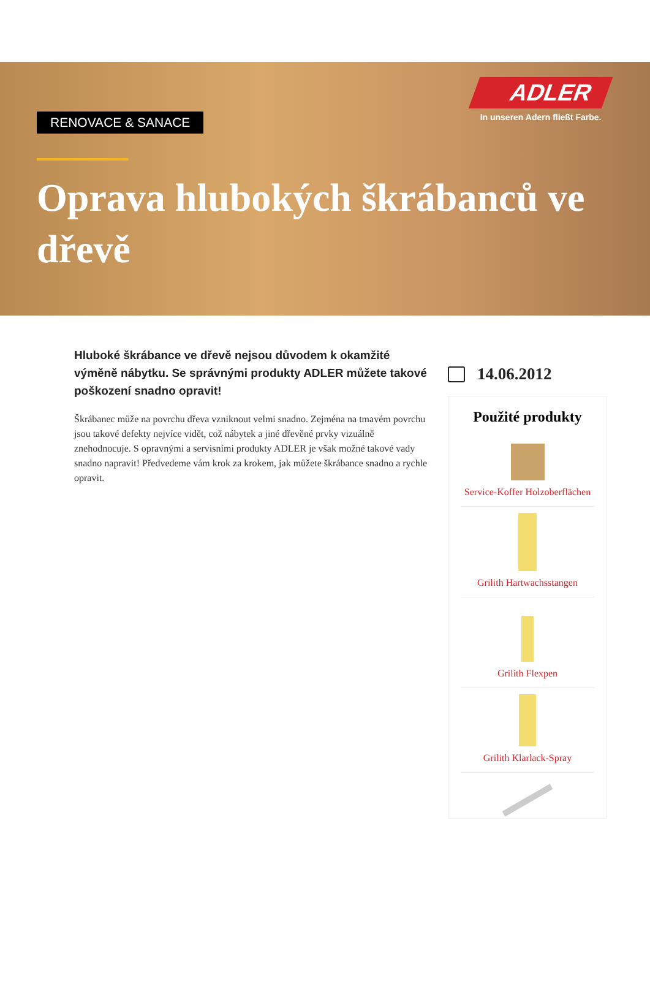RENOVACE & SANACE
ADLER
In unseren Adern fließt Farbe.
Oprava hlubokých škrábanců ve dřevě
Hluboké škrábance ve dřevě nejsou důvodem k okamžité výměně nábytku. Se správnými produkty ADLER můžete takové poškození snadno opravit!
Škrábanec může na povrchu dřeva vzniknout velmi snadno. Zejména na tmavém povrchu jsou takové defekty nejvíce vidět, což nábytek a jiné dřevěné prvky vizuálně znehodnocuje. S opravnými a servisními produkty ADLER je však možné takové vady snadno napravit! Předvedeme vám krok za krokem, jak můžete škrábance snadno a rychle opravit.
14.06.2012
Použité produkty
Service-Koffer Holzoberflächen
Grilith Hartwachsstangen
Grilith Flexpen
Grilith Klarlack-Spray